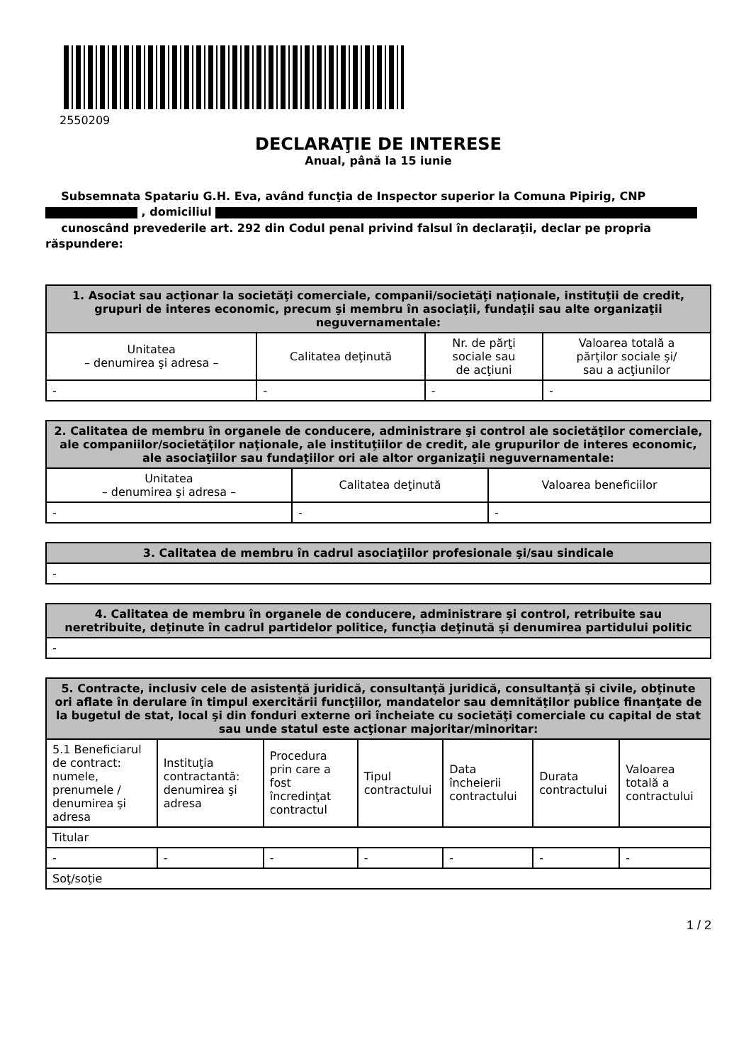2550209
DECLARAŢIE DE INTERESE
Anual, până la 15 iunie
Subsemnata Spatariu G.H. Eva, având funcţia de Inspector superior la Comuna Pipirig, CNP
, domiciliul
cunoscând prevederile art. 292 din Codul penal privind falsul în declaraţii, declar pe propria răspundere:
| 1. Asociat sau acţionar la societăţi comerciale, companii/societăţi naţionale, instituţii de credit, grupuri de interes economic, precum şi membru în asociaţii, fundaţii sau alte organizaţii neguvernamentale: | | | |
| --- | --- | --- | --- |
| Unitatea – denumirea şi adresa – | Calitatea deţinută | Nr. de părţi sociale sau de acţiuni | Valoarea totală a părţilor sociale şi/ sau a acţiunilor |
| - | - | - | - |
| 2. Calitatea de membru în organele de conducere, administrare şi control ale societăţilor comerciale, ale companiilor/societăţilor naţionale, ale instituţiilor de credit, ale grupurilor de interes economic, ale asociaţiilor sau fundaţiilor ori ale altor organizaţii neguvernamentale: | | |
| --- | --- | --- |
| Unitatea – denumirea şi adresa – | Calitatea deţinută | Valoarea beneficiilor |
| - | - | - |
| 3. Calitatea de membru în cadrul asociaţiilor profesionale şi/sau sindicale |
| --- |
| - |
| 4. Calitatea de membru în organele de conducere, administrare şi control, retribuite sau neretribuite, deţinute în cadrul partidelor politice, funcţia deţinută şi denumirea partidului politic |
| --- |
| - |
| 5. Contracte, inclusiv cele de asistenţă juridică, consultanţă juridică, consultanţă şi civile, obţinute ori aflate în derulare în timpul exercitării funcţiilor, mandatelor sau demnităţilor publice finanţate de la bugetul de stat, local şi din fonduri externe ori încheiate cu societăţi comerciale cu capital de stat sau unde statul este acţionar majoritar/minoritar: | | | | | | |
| --- | --- | --- | --- | --- | --- | --- |
| 5.1 Beneficiarul de contract: numele, prenumele / denumirea şi adresa | Instituţia contractantă: denumirea şi adresa | Procedura prin care a fost încredinţat contractul | Tipul contractului | Data încheierii contractului | Durata contractului | Valoarea totală a contractului |
| Titular | | | | | | |
| - | - | - | - | - | - | - |
| Soţ/soţie | | | | | | |
1 / 2